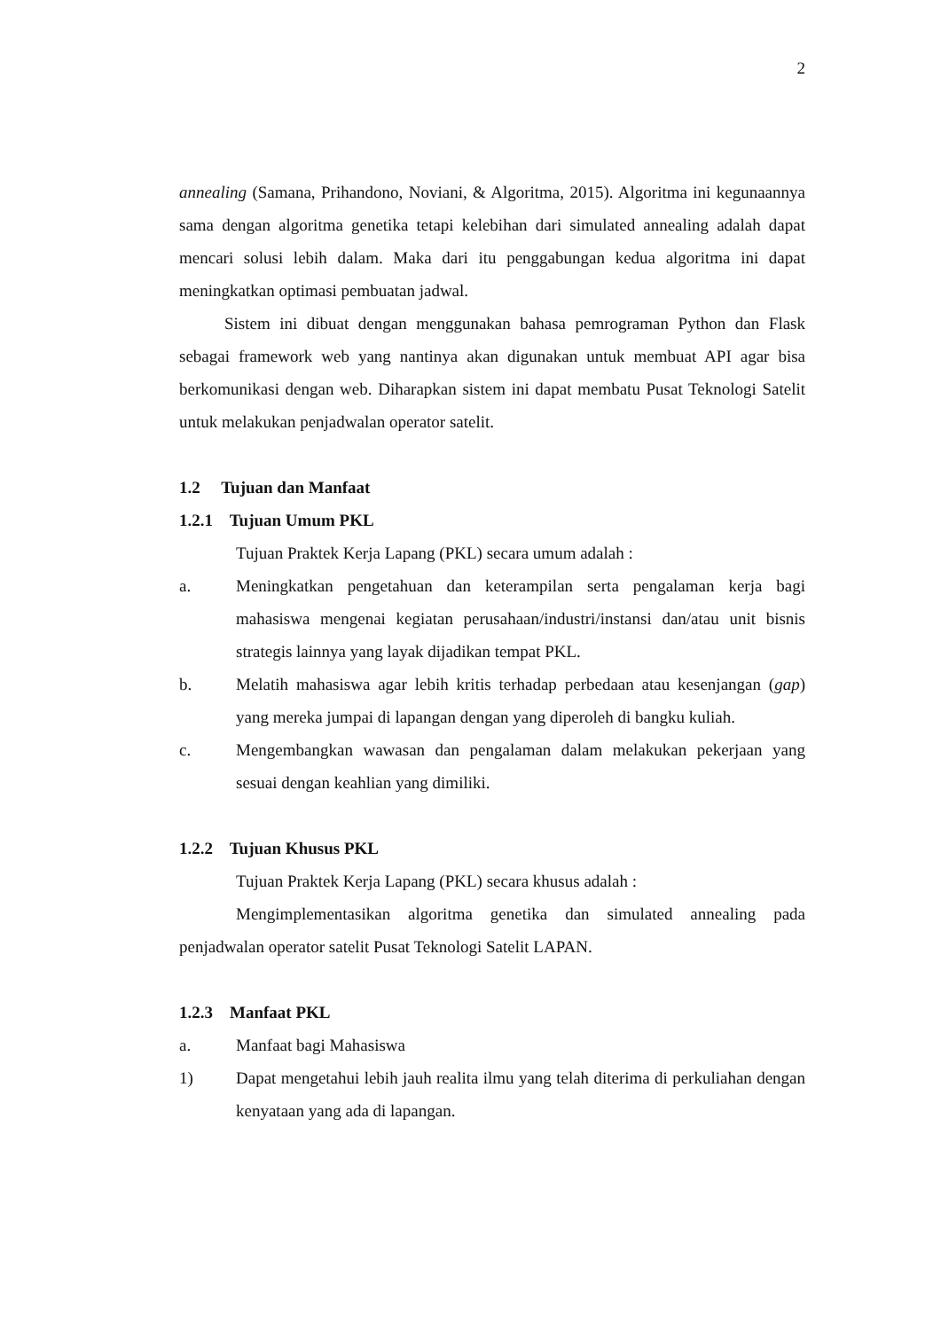2
annealing (Samana, Prihandono, Noviani, & Algoritma, 2015). Algoritma ini kegunaannya sama dengan algoritma genetika tetapi kelebihan dari simulated annealing adalah dapat mencari solusi lebih dalam. Maka dari itu penggabungan kedua algoritma ini dapat meningkatkan optimasi pembuatan jadwal.
Sistem ini dibuat dengan menggunakan bahasa pemrograman Python dan Flask sebagai framework web yang nantinya akan digunakan untuk membuat API agar bisa berkomunikasi dengan web. Diharapkan sistem ini dapat membatu Pusat Teknologi Satelit untuk melakukan penjadwalan operator satelit.
1.2 Tujuan dan Manfaat
1.2.1 Tujuan Umum PKL
Tujuan Praktek Kerja Lapang (PKL) secara umum adalah :
a. Meningkatkan pengetahuan dan keterampilan serta pengalaman kerja bagi mahasiswa mengenai kegiatan perusahaan/industri/instansi dan/atau unit bisnis strategis lainnya yang layak dijadikan tempat PKL.
b. Melatih mahasiswa agar lebih kritis terhadap perbedaan atau kesenjangan (gap) yang mereka jumpai di lapangan dengan yang diperoleh di bangku kuliah.
c. Mengembangkan wawasan dan pengalaman dalam melakukan pekerjaan yang sesuai dengan keahlian yang dimiliki.
1.2.2 Tujuan Khusus PKL
Tujuan Praktek Kerja Lapang (PKL) secara khusus adalah :
Mengimplementasikan algoritma genetika dan simulated annealing pada penjadwalan operator satelit Pusat Teknologi Satelit LAPAN.
1.2.3 Manfaat PKL
a. Manfaat bagi Mahasiswa
1) Dapat mengetahui lebih jauh realita ilmu yang telah diterima di perkuliahan dengan kenyataan yang ada di lapangan.